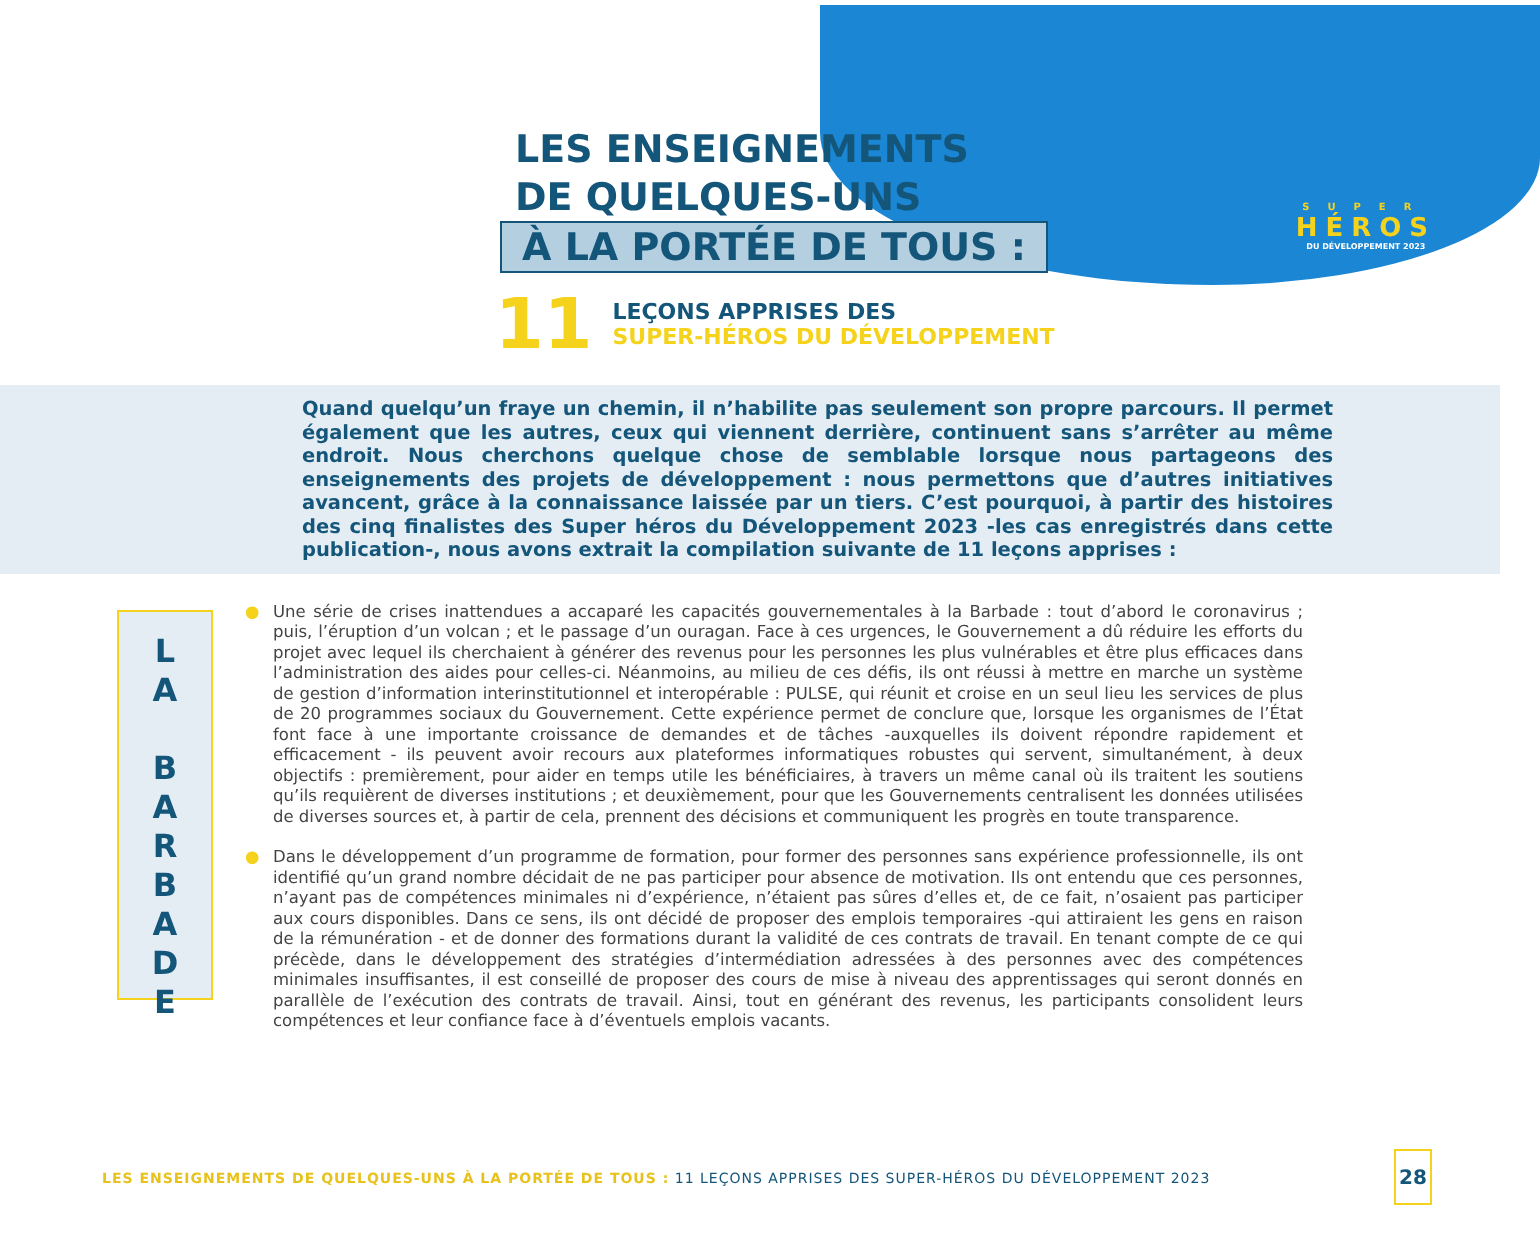SUPER
HÉROS
DU DÉVELOPPEMENT 2023
LES ENSEIGNEMENTS
DE QUELQUES-UNS
À LA PORTÉE DE TOUS :
11
LEÇONS APPRISES DES
SUPER-HÉROS DU DÉVELOPPEMENT
Quand quelqu’un fraye un chemin, il n’habilite pas seulement son propre parcours. Il permet également que les autres, ceux qui viennent derrière, continuent sans s’arrêter au même endroit. Nous cherchons quelque chose de semblable lorsque nous partageons des enseignements des projets de développement : nous permettons que d’autres initiatives avancent, grâce à la connaissance laissée par un tiers. C’est pourquoi, à partir des histoires des cinq finalistes des Super héros du Développement 2023 -les cas enregistrés dans cette publication-, nous avons extrait la compilation suivante de 11 leçons apprises :
L
A
B
A
R
B
A
D
E
● Une série de crises inattendues a accaparé les capacités gouvernementales à la Barbade : tout d’abord le coronavirus ; puis, l’éruption d’un volcan ; et le passage d’un ouragan. Face à ces urgences, le Gouvernement a dû réduire les efforts du projet avec lequel ils cherchaient à générer des revenus pour les personnes les plus vulnérables et être plus efficaces dans l’administration des aides pour celles-ci. Néanmoins, au milieu de ces défis, ils ont réussi à mettre en marche un système de gestion d’information interinstitutionnel et interopérable : PULSE, qui réunit et croise en un seul lieu les services de plus de 20 programmes sociaux du Gouvernement. Cette expérience permet de conclure que, lorsque les organismes de l’État font face à une importante croissance de demandes et de tâches -auxquelles ils doivent répondre rapidement et efficacement - ils peuvent avoir recours aux plateformes informatiques robustes qui servent, simultanément, à deux objectifs : premièrement, pour aider en temps utile les bénéficiaires, à travers un même canal où ils traitent les soutiens qu’ils requièrent de diverses institutions ; et deuxièmement, pour que les Gouvernements centralisent les données utilisées de diverses sources et, à partir de cela, prennent des décisions et communiquent les progrès en toute transparence.
● Dans le développement d’un programme de formation, pour former des personnes sans expérience professionnelle, ils ont identifié qu’un grand nombre décidait de ne pas participer pour absence de motivation. Ils ont entendu que ces personnes, n’ayant pas de compétences minimales ni d’expérience, n’étaient pas sûres d’elles et, de ce fait, n’osaient pas participer aux cours disponibles. Dans ce sens, ils ont décidé de proposer des emplois temporaires -qui attiraient les gens en raison de la rémunération - et de donner des formations durant la validité de ces contrats de travail. En tenant compte de ce qui précède, dans le développement des stratégies d’intermédiation adressées à des personnes avec des compétences minimales insuffisantes, il est conseillé de proposer des cours de mise à niveau des apprentissages qui seront donnés en parallèle de l’exécution des contrats de travail. Ainsi, tout en générant des revenus, les participants consolident leurs compétences et leur confiance face à d’éventuels emplois vacants.
LES ENSEIGNEMENTS DE QUELQUES-UNS À LA PORTÉE DE TOUS : 11 LEÇONS APPRISES DES SUPER-HÉROS DU DÉVELOPPEMENT 2023
28